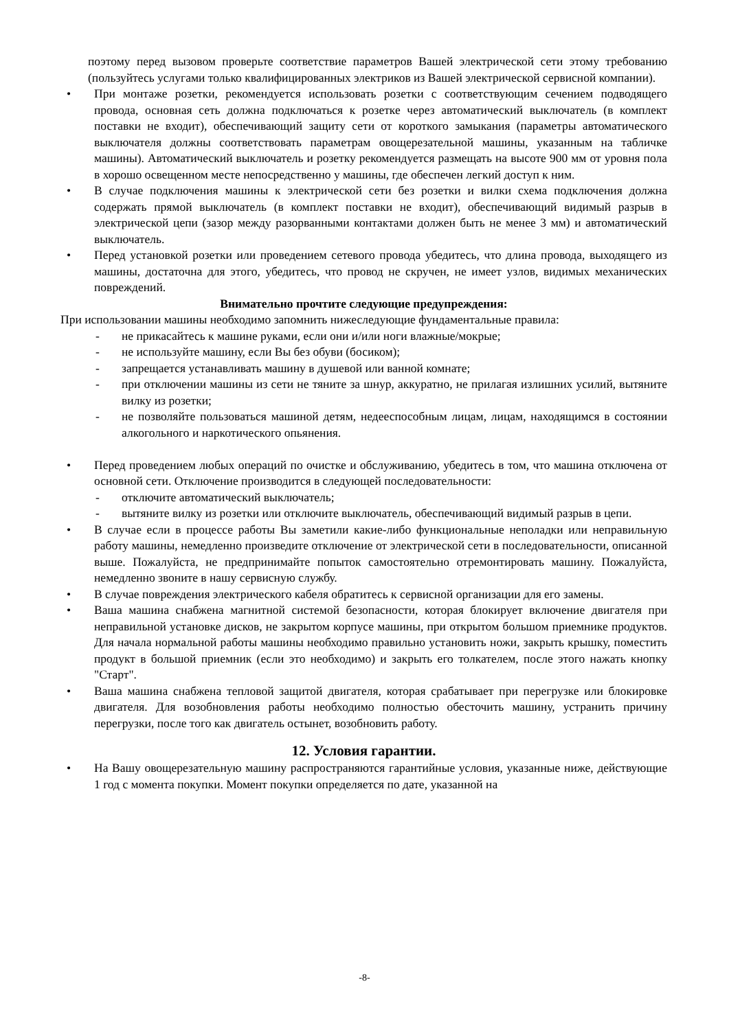поэтому перед вызовом проверьте соответствие параметров Вашей электрической сети этому требованию (пользуйтесь услугами только квалифицированных электриков из Вашей электрической сервисной компании).
• При монтаже розетки, рекомендуется использовать розетки с соответствующим сечением подводящего провода, основная сеть должна подключаться к розетке через автоматический выключатель (в комплект поставки не входит), обеспечивающий защиту сети от короткого замыкания (параметры автоматического выключателя должны соответствовать параметрам овощерезательной машины, указанным на табличке машины). Автоматический выключатель и розетку рекомендуется размещать на высоте 900 мм от уровня пола в хорошо освещенном месте непосредственно у машины, где обеспечен легкий доступ к ним.
• В случае подключения машины к электрической сети без розетки и вилки схема подключения должна содержать прямой выключатель (в комплект поставки не входит), обеспечивающий видимый разрыв в электрической цепи (зазор между разорванными контактами должен быть не менее 3 мм) и автоматический выключатель.
• Перед установкой розетки или проведением сетевого провода убедитесь, что длина провода, выходящего из машины, достаточна для этого, убедитесь, что провод не скручен, не имеет узлов, видимых механических повреждений.
Внимательно прочтите следующие предупреждения:
При использовании машины необходимо запомнить нижеследующие фундаментальные правила:
- не прикасайтесь к машине руками, если они и/или ноги влажные/мокрые;
- не используйте машину, если Вы без обуви (босиком);
- запрещается устанавливать машину в душевой или ванной комнате;
- при отключении машины из сети не тяните за шнур, аккуратно, не прилагая излишних усилий, вытяните вилку из розетки;
- не позволяйте пользоваться машиной детям, недееспособным лицам, лицам, находящимся в состоянии алкогольного и наркотического опьянения.
• Перед проведением любых операций по очистке и обслуживанию, убедитесь в том, что машина отключена от основной сети. Отключение производится в следующей последовательности:
- отключите автоматический выключатель;
- вытяните вилку из розетки или отключите выключатель, обеспечивающий видимый разрыв в цепи.
• В случае если в процессе работы Вы заметили какие-либо функциональные неполадки или неправильную работу машины, немедленно произведите отключение от электрической сети в последовательности, описанной выше. Пожалуйста, не предпринимайте попыток самостоятельно отремонтировать машину. Пожалуйста, немедленно звоните в нашу сервисную службу.
• В случае повреждения электрического кабеля обратитесь к сервисной организации для его замены.
• Ваша машина снабжена магнитной системой безопасности, которая блокирует включение двигателя при неправильной установке дисков, не закрытом корпусе машины, при открытом большом приемнике продуктов. Для начала нормальной работы машины необходимо правильно установить ножи, закрыть крышку, поместить продукт в большой приемник (если это необходимо) и закрыть его толкателем, после этого нажать кнопку "Старт".
• Ваша машина снабжена тепловой защитой двигателя, которая срабатывает при перегрузке или блокировке двигателя. Для возобновления работы необходимо полностью обесточить машину, устранить причину перегрузки, после того как двигатель остынет, возобновить работу.
12. Условия гарантии.
• На Вашу овощерезательную машину распространяются гарантийные условия, указанные ниже, действующие 1 год с момента покупки. Момент покупки определяется по дате, указанной на
-8-